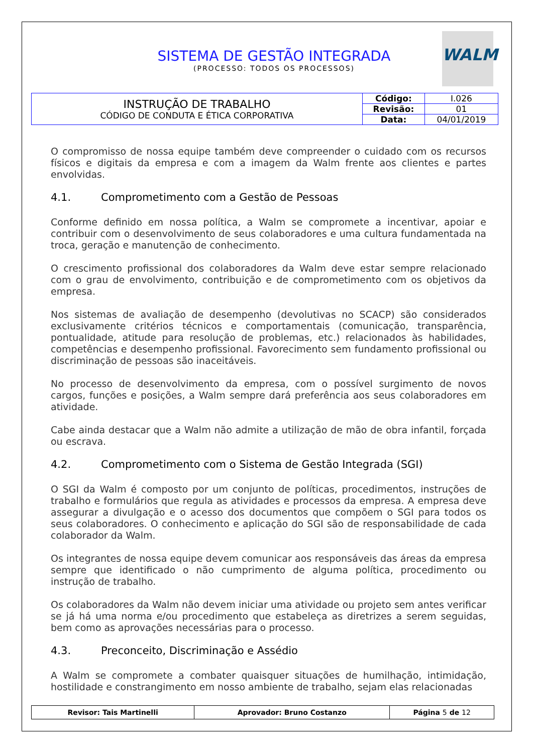SISTEMA DE GESTÃO INTEGRADA
(PROCESSO: TODOS OS PROCESSOS)
WALM
| INSTRUÇÃO DE TRABALHO CÓDIGO DE CONDUTA E ÉTICA CORPORATIVA | Código: | I.026 |
| | Revisão: | 01 |
| | Data: | 04/01/2019 |
O compromisso de nossa equipe também deve compreender o cuidado com os recursos físicos e digitais da empresa e com a imagem da Walm frente aos clientes e partes envolvidas.
4.1. Comprometimento com a Gestão de Pessoas
Conforme definido em nossa política, a Walm se compromete a incentivar, apoiar e contribuir com o desenvolvimento de seus colaboradores e uma cultura fundamentada na troca, geração e manutenção de conhecimento.
O crescimento profissional dos colaboradores da Walm deve estar sempre relacionado com o grau de envolvimento, contribuição e de comprometimento com os objetivos da empresa.
Nos sistemas de avaliação de desempenho (devolutivas no SCACP) são considerados exclusivamente critérios técnicos e comportamentais (comunicação, transparência, pontualidade, atitude para resolução de problemas, etc.) relacionados às habilidades, competências e desempenho profissional. Favorecimento sem fundamento profissional ou discriminação de pessoas são inaceitáveis.
No processo de desenvolvimento da empresa, com o possível surgimento de novos cargos, funções e posições, a Walm sempre dará preferência aos seus colaboradores em atividade.
Cabe ainda destacar que a Walm não admite a utilização de mão de obra infantil, forçada ou escrava.
4.2. Comprometimento com o Sistema de Gestão Integrada (SGI)
O SGI da Walm é composto por um conjunto de políticas, procedimentos, instruções de trabalho e formulários que regula as atividades e processos da empresa. A empresa deve assegurar a divulgação e o acesso dos documentos que compõem o SGI para todos os seus colaboradores. O conhecimento e aplicação do SGI são de responsabilidade de cada colaborador da Walm.
Os integrantes de nossa equipe devem comunicar aos responsáveis das áreas da empresa sempre que identificado o não cumprimento de alguma política, procedimento ou instrução de trabalho.
Os colaboradores da Walm não devem iniciar uma atividade ou projeto sem antes verificar se já há uma norma e/ou procedimento que estabeleça as diretrizes a serem seguidas, bem como as aprovações necessárias para o processo.
4.3. Preconceito, Discriminação e Assédio
A Walm se compromete a combater quaisquer situações de humilhação, intimidação, hostilidade e constrangimento em nosso ambiente de trabalho, sejam elas relacionadas
| Revisor: Tais Martinelli | Aprovador: Bruno Costanzo | Página 5 de 12 |